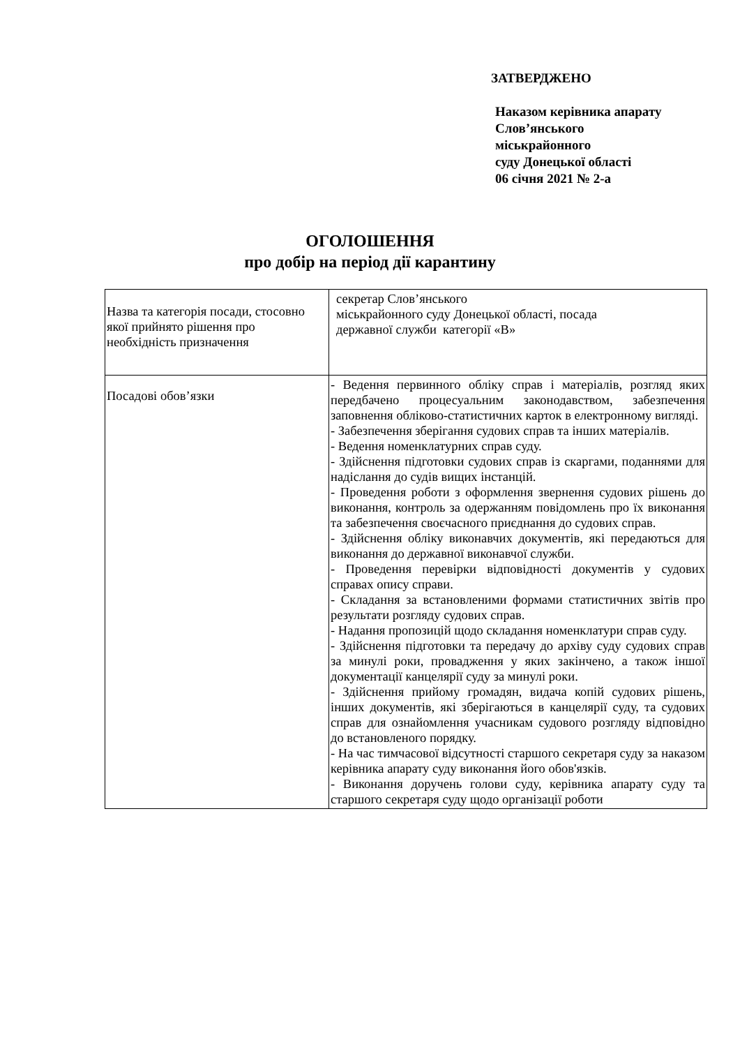ЗАТВЕРДЖЕНО
Наказом керівника апарату
Слов’янського
міськрайонного
суду Донецької області
06 січня 2021 № 2-а
ОГОЛОШЕННЯ
про добір на період дії карантину
| Назва та категорія посади, стосовно якої прийнято рішення про необхідність призначення | секретар Слов’янського міськрайонного суду Донецької області, посада державної служби категорії «В» |
| Посадові обов’язки | - Ведення первинного обліку справ і матеріалів, розгляд яких передбачено процесуальним законодавством, забезпечення заповнення обліково-статистичних карток в електронному вигляді. - Забезпечення зберігання судових справ та інших матеріалів. - Ведення номенклатурних справ суду. - Здійснення підготовки судових справ із скаргами, поданнями для надіслання до судів вищих інстанцій. - Проведення роботи з оформлення звернення судових рішень до виконання, контроль за одержанням повідомлень про їх виконання та забезпечення своєчасного приєднання до судових справ. - Здійснення обліку виконавчих документів, які передаються для виконання до державної виконавчої служби. - Проведення перевірки відповідності документів у судових справах опису справи. - Складання за встановленими формами статистичних звітів про результати розгляду судових справ. - Надання пропозицій щодо складання номенклатури справ суду. - Здійснення підготовки та передачу до архіву суду судових справ за минулі роки, провадження у яких закінчено, а також іншої документації канцелярії суду за минулі роки. - Здійснення прийому громадян, видача копій судових рішень, інших документів, які зберігаються в канцелярії суду, та судових справ для ознайомлення учасникам судового розгляду відповідно до встановленого порядку. - На час тимчасової відсутності старшого секретаря суду за наказом керівника апарату суду виконання його обов'язків. - Виконання доручень голови суду, керівника апарату суду та старшого секретаря суду щодо організації роботи |